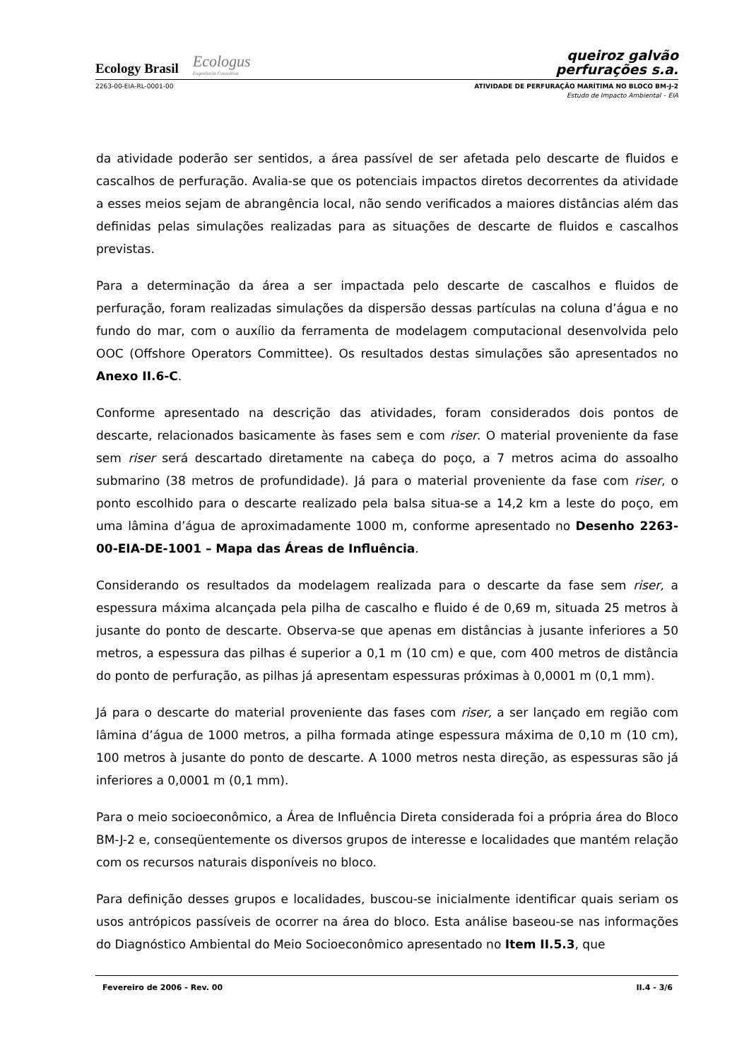Ecology Brasil Ecologus
Engenharia Consultiva
queiroz galvão
perfurações s.a.
2263-00-EIA-RL-0001-00 ATIVIDADE DE PERFURAÇÃO MARÍTIMA NO BLOCO BM-J-2
Estudo de Impacto Ambiental – EIA
da atividade poderão ser sentidos, a área passível de ser afetada pelo descarte de fluidos e cascalhos de perfuração. Avalia-se que os potenciais impactos diretos decorrentes da atividade a esses meios sejam de abrangência local, não sendo verificados a maiores distâncias além das definidas pelas simulações realizadas para as situações de descarte de fluidos e cascalhos previstas.
Para a determinação da área a ser impactada pelo descarte de cascalhos e fluidos de perfuração, foram realizadas simulações da dispersão dessas partículas na coluna d’água e no fundo do mar, com o auxílio da ferramenta de modelagem computacional desenvolvida pelo OOC (Offshore Operators Committee). Os resultados destas simulações são apresentados no Anexo II.6-C.
Conforme apresentado na descrição das atividades, foram considerados dois pontos de descarte, relacionados basicamente às fases sem e com riser. O material proveniente da fase sem riser será descartado diretamente na cabeça do poço, a 7 metros acima do assoalho submarino (38 metros de profundidade). Já para o material proveniente da fase com riser, o ponto escolhido para o descarte realizado pela balsa situa-se a 14,2 km a leste do poço, em uma lâmina d’água de aproximadamente 1000 m, conforme apresentado no Desenho 2263-00-EIA-DE-1001 – Mapa das Áreas de Influência.
Considerando os resultados da modelagem realizada para o descarte da fase sem riser, a espessura máxima alcançada pela pilha de cascalho e fluido é de 0,69 m, situada 25 metros à jusante do ponto de descarte. Observa-se que apenas em distâncias à jusante inferiores a 50 metros, a espessura das pilhas é superior a 0,1 m (10 cm) e que, com 400 metros de distância do ponto de perfuração, as pilhas já apresentam espessuras próximas à 0,0001 m (0,1 mm).
Já para o descarte do material proveniente das fases com riser, a ser lançado em região com lâmina d’água de 1000 metros, a pilha formada atinge espessura máxima de 0,10 m (10 cm), 100 metros à jusante do ponto de descarte. A 1000 metros nesta direção, as espessuras são já inferiores a 0,0001 m (0,1 mm).
Para o meio socioeconômico, a Área de Influência Direta considerada foi a própria área do Bloco BM-J-2 e, conseqüentemente os diversos grupos de interesse e localidades que mantém relação com os recursos naturais disponíveis no bloco.
Para definição desses grupos e localidades, buscou-se inicialmente identificar quais seriam os usos antrópicos passíveis de ocorrer na área do bloco. Esta análise baseou-se nas informações do Diagnóstico Ambiental do Meio Socioeconômico apresentado no Item II.5.3, que
Fevereiro de 2006 - Rev. 00 II.4 - 3/6